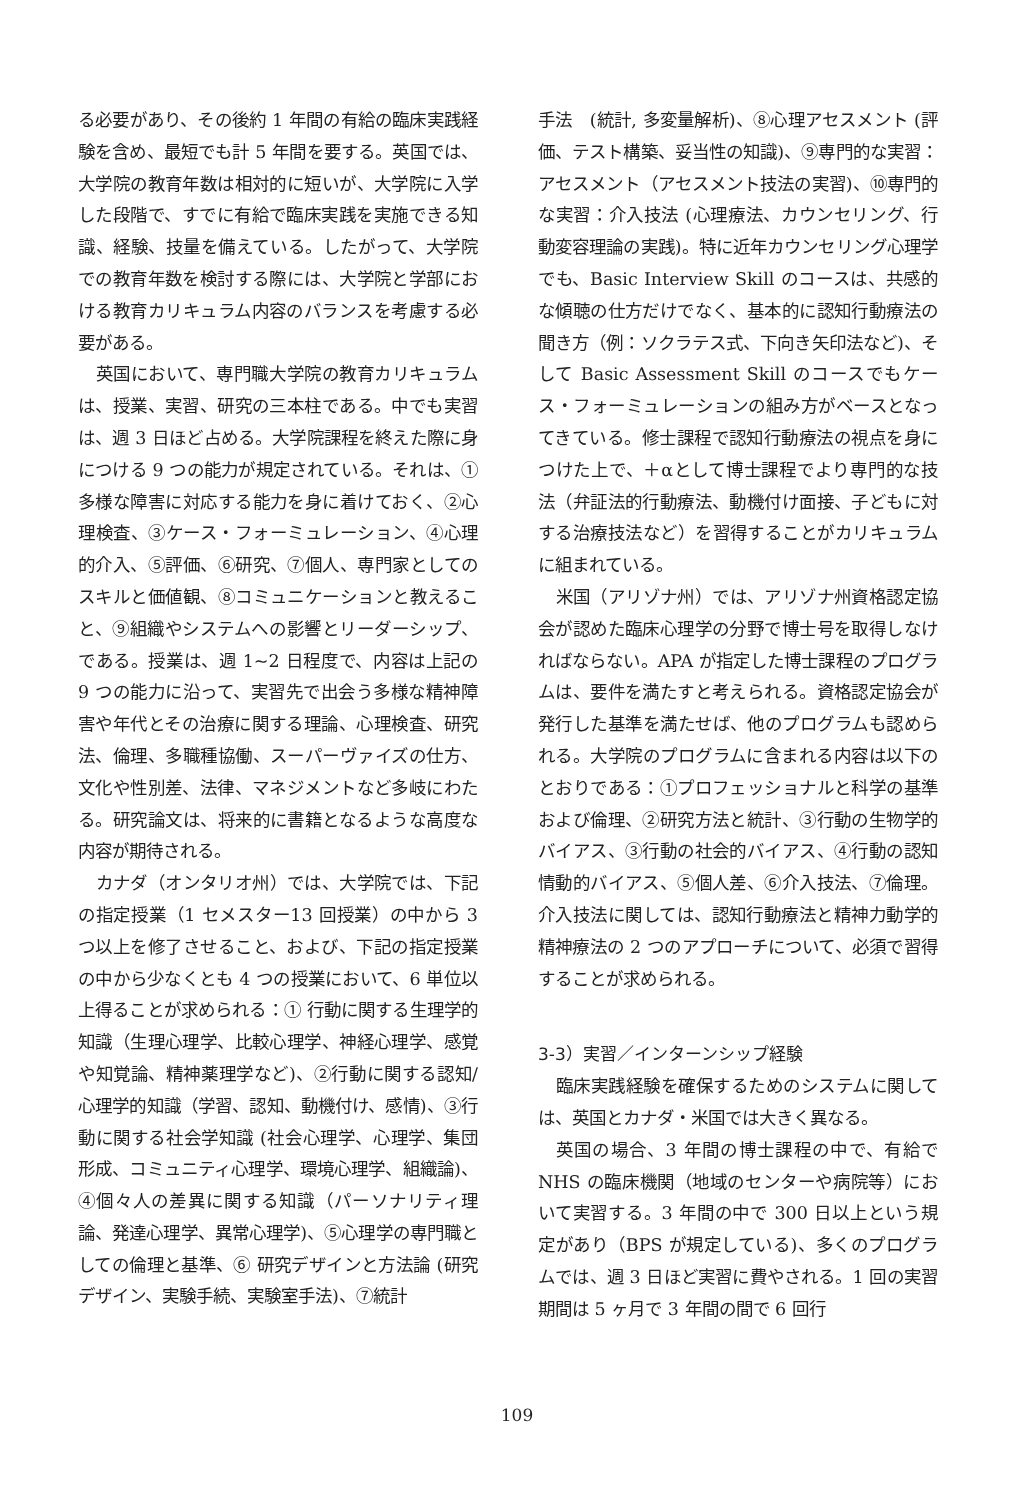る必要があり、その後約 1 年間の有給の臨床実践経験を含め、最短でも計 5 年間を要する。英国では、大学院の教育年数は相対的に短いが、大学院に入学した段階で、すでに有給で臨床実践を実施できる知識、経験、技量を備えている。したがって、大学院での教育年数を検討する際には、大学院と学部における教育カリキュラム内容のバランスを考慮する必要がある。
英国において、専門職大学院の教育カリキュラムは、授業、実習、研究の三本柱である。中でも実習は、週 3 日ほど占める。大学院課程を終えた際に身につける 9 つの能力が規定されている。それは、①多様な障害に対応する能力を身に着けておく、②心理検査、③ケース・フォーミュレーション、④心理的介入、⑤評価、⑥研究、⑦個人、専門家としてのスキルと価値観、⑧コミュニケーションと教えること、⑨組織やシステムへの影響とリーダーシップ、である。授業は、週 1~2 日程度で、内容は上記の 9 つの能力に沿って、実習先で出会う多様な精神障害や年代とその治療に関する理論、心理検査、研究法、倫理、多職種協働、スーパーヴァイズの仕方、文化や性別差、法律、マネジメントなど多岐にわたる。研究論文は、将来的に書籍となるような高度な内容が期待される。
カナダ（オンタリオ州）では、大学院では、下記の指定授業（1 セメスター13 回授業）の中から 3 つ以上を修了させること、および、下記の指定授業の中から少なくとも 4 つの授業において、6 単位以上得ることが求められる：① 行動に関する生理学的知識（生理心理学、比較心理学、神経心理学、感覚や知覚論、精神薬理学など)、②行動に関する認知/心理学的知識（学習、認知、動機付け、感情)、③行動に関する社会学知識 (社会心理学、心理学、集団形成、コミュニティ心理学、環境心理学、組織論)、④個々人の差異に関する知識（パーソナリティ理論、発達心理学、異常心理学)、⑤心理学の専門職としての倫理と基準、⑥ 研究デザインと方法論 (研究デザイン、実験手続、実験室手法)、⑦統計
手法　(統計, 多変量解析)、⑧心理アセスメント (評価、テスト構築、妥当性の知識)、⑨専門的な実習：アセスメント（アセスメント技法の実習)、⑩専門的な実習：介入技法 (心理療法、カウンセリング、行動変容理論の実践)。特に近年カウンセリング心理学でも、Basic Interview Skill のコースは、共感的な傾聴の仕方だけでなく、基本的に認知行動療法の聞き方（例：ソクラテス式、下向き矢印法など)、そして Basic Assessment Skill のコースでもケース・フォーミュレーションの組み方がベースとなってきている。修士課程で認知行動療法の視点を身につけた上で、＋αとして博士課程でより専門的な技法（弁証法的行動療法、動機付け面接、子どもに対する治療技法など）を習得することがカリキュラムに組まれている。
米国（アリゾナ州）では、アリゾナ州資格認定協会が認めた臨床心理学の分野で博士号を取得しなければならない。APA が指定した博士課程のプログラムは、要件を満たすと考えられる。資格認定協会が発行した基準を満たせば、他のプログラムも認められる。大学院のプログラムに含まれる内容は以下のとおりである：①プロフェッショナルと科学の基準および倫理、②研究方法と統計、③行動の生物学的バイアス、③行動の社会的バイアス、④行動の認知情動的バイアス、⑤個人差、⑥介入技法、⑦倫理。介入技法に関しては、認知行動療法と精神力動学的精神療法の 2 つのアプローチについて、必須で習得することが求められる。
3-3）実習／インターンシップ経験
臨床実践経験を確保するためのシステムに関しては、英国とカナダ・米国では大きく異なる。
英国の場合、3 年間の博士課程の中で、有給で NHS の臨床機関（地域のセンターや病院等）において実習する。3 年間の中で 300 日以上という規定があり（BPS が規定している)、多くのプログラムでは、週 3 日ほど実習に費やされる。1 回の実習期間は 5 ヶ月で 3 年間の間で 6 回行
109